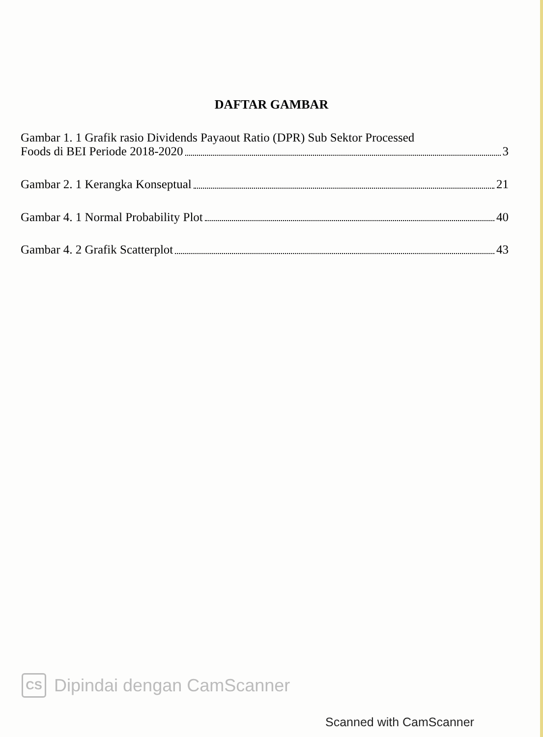DAFTAR GAMBAR
Gambar 1. 1 Grafik rasio Dividends Payaout Ratio (DPR) Sub Sektor Processed
Foods di BEI Periode 2018-2020 3
Gambar 2. 1 Kerangka Konseptual 21
Gambar 4. 1 Normal Probability Plot 40
Gambar 4. 2 Grafik Scatterplot 43
CS
Dipindai dengan CamScanner
Scanned with CamScanner